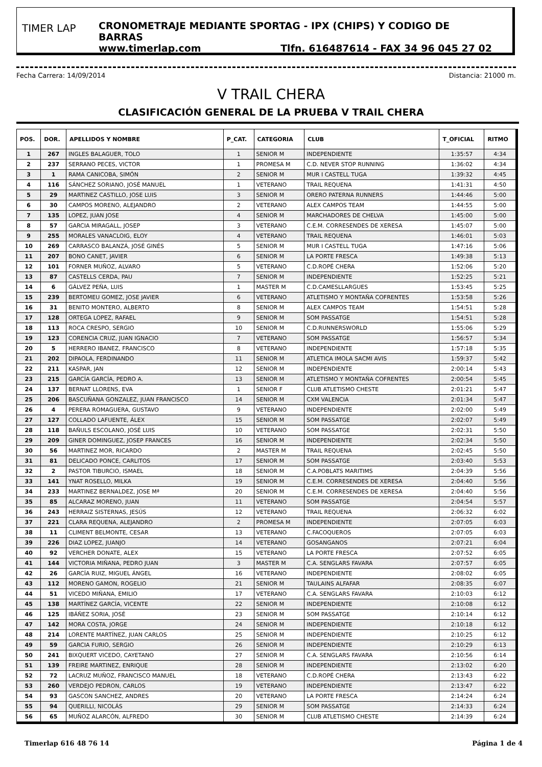TIMER LAP
CRONOMETRAJE MEDIANTE SPORTAG - IPX (CHIPS) Y CODIGO DE BARRAS
www.timerlap.com Tlfn. 616487614 - FAX 34 96 045 27 02
Fecha Carrera: 14/09/2014 Distancia: 21000 m.
V TRAIL CHERA
CLASIFICACIÓN GENERAL DE LA PRUEBA V TRAIL CHERA
| POS. | DOR. | APELLIDOS Y NOMBRE | P_CAT. | CATEGORIA | CLUB | T_OFICIAL | RITMO |
| --- | --- | --- | --- | --- | --- | --- | --- |
| 1 | 267 | INGLES BALAGUER, TOLO | 1 | SENIOR M | INDEPENDIENTE | 1:35:57 | 4:34 |
| 2 | 237 | SERRANO PECES, VICTOR | 1 | PROMESA M | C.D. NEVER STOP RUNNING | 1:36:02 | 4:34 |
| 3 | 1 | RAMA CANICOBA, SIMÓN | 2 | SENIOR M | MUR I CASTELL TUGA | 1:39:32 | 4:45 |
| 4 | 116 | SÁNCHEZ SORIANO, JOSÉ MANUEL | 1 | VETERANO | TRAIL REQUENA | 1:41:31 | 4:50 |
| 5 | 29 | MARTINEZ CASTILLO, JOSE LUIS | 3 | SENIOR M | ORERO PATERNA RUNNERS | 1:44:46 | 5:00 |
| 6 | 30 | CAMPOS MORENO, ALEJANDRO | 2 | VETERANO | ALEX CAMPOS TEAM | 1:44:55 | 5:00 |
| 7 | 135 | LOPEZ, JUAN JOSE | 4 | SENIOR M | MARCHADORES DE CHELVA | 1:45:00 | 5:00 |
| 8 | 57 | GARCIA MIRAGALL, JOSEP | 3 | VETERANO | C.E.M. CORRESENDES DE XERESA | 1:45:07 | 5:00 |
| 9 | 255 | MORALES VANACLOIG, ELOY | 4 | VETERANO | TRAIL REQUENA | 1:46:01 | 5:03 |
| 10 | 269 | CARRASCO BALANZÁ, JOSÉ GINÉS | 5 | SENIOR M | MUR I CASTELL TUGA | 1:47:16 | 5:06 |
| 11 | 207 | BONO CANET, JAVIER | 6 | SENIOR M | LA PORTE FRESCA | 1:49:38 | 5:13 |
| 12 | 101 | FORNER MUÑOZ, ALVARO | 5 | VETERANO | C.D.ROPÉ CHERA | 1:52:06 | 5:20 |
| 13 | 87 | CASTELLS CERDA, PAU | 7 | SENIOR M | INDEPENDIENTE | 1:52:25 | 5:21 |
| 14 | 6 | GÁLVEZ PEÑA, LUIS | 1 | MASTER M | C.D.CAMESLLARGUES | 1:53:45 | 5:25 |
| 15 | 239 | BERTOMEU GOMEZ, JOSE JAVIER | 6 | VETERANO | ATLETISMO Y MONTAÑA COFRENTES | 1:53:58 | 5:26 |
| 16 | 31 | BENITO MONTERO, ALBERTO | 8 | SENIOR M | ALEX CAMPOS TEAM | 1:54:51 | 5:28 |
| 17 | 128 | ORTEGA LOPEZ, RAFAEL | 9 | SENIOR M | SOM PASSATGE | 1:54:51 | 5:28 |
| 18 | 113 | ROCA CRESPO, SERGIO | 10 | SENIOR M | C.D.RUNNERSWORLD | 1:55:06 | 5:29 |
| 19 | 123 | CORENCIA CRUZ, JUAN IGNACIO | 7 | VETERANO | SOM PASSATGE | 1:56:57 | 5:34 |
| 20 | 5 | HERRERO IBANEZ, FRANCISCO | 8 | VETERANO | INDEPENDIENTE | 1:57:18 | 5:35 |
| 21 | 202 | DIPAOLA, FERDINANDO | 11 | SENIOR M | ATLETICA IMOLA SACMI AVIS | 1:59:37 | 5:42 |
| 22 | 211 | KASPAR, JAN | 12 | SENIOR M | INDEPENDIENTE | 2:00:14 | 5:43 |
| 23 | 215 | GARCÍA GARCÍA, PEDRO A. | 13 | SENIOR M | ATLETISMO Y MONTAÑA COFRENTES | 2:00:54 | 5:45 |
| 24 | 137 | BERNAT LLORENS, EVA | 1 | SENIOR F | CLUB ATLETISMO CHESTE | 2:01:21 | 5:47 |
| 25 | 206 | BASCUÑANA GONZALEZ, JUAN FRANCISCO | 14 | SENIOR M | CXM VALENCIA | 2:01:34 | 5:47 |
| 26 | 4 | PERERA ROMAGUERA, GUSTAVO | 9 | VETERANO | INDEPENDIENTE | 2:02:00 | 5:49 |
| 27 | 127 | COLLADO LAFUENTE, ÁLEX | 15 | SENIOR M | SOM PASSATGE | 2:02:07 | 5:49 |
| 28 | 118 | BAÑULS ESCOLANO, JOSÉ LUIS | 10 | VETERANO | SOM PASSATGE | 2:02:31 | 5:50 |
| 29 | 209 | GINER DOMINGUEZ, JOSEP FRANCES | 16 | SENIOR M | INDEPENDIENTE | 2:02:34 | 5:50 |
| 30 | 56 | MARTINEZ MOR, RICARDO | 2 | MASTER M | TRAIL REQUENA | 2:02:45 | 5:50 |
| 31 | 81 | DELICADO PONCE, CARLITOS | 17 | SENIOR M | SOM PASSATGE | 2:03:40 | 5:53 |
| 32 | 2 | PASTOR TIBURCIO, ISMAEL | 18 | SENIOR M | C.A.POBLATS MARITIMS | 2:04:39 | 5:56 |
| 33 | 141 | YNAT ROSELLO, MILKA | 19 | SENIOR M | C.E.M. CORRESENDES DE XERESA | 2:04:40 | 5:56 |
| 34 | 233 | MARTINEZ BERNALDEZ, JOSE Mª | 20 | SENIOR M | C.E.M. CORRESENDES DE XERESA | 2:04:40 | 5:56 |
| 35 | 85 | ALCARAZ MORENO, JUAN | 11 | VETERANO | SOM PASSATGE | 2:04:54 | 5:57 |
| 36 | 243 | HERRAIZ SISTERNAS, JESÚS | 12 | VETERANO | TRAIL REQUENA | 2:06:32 | 6:02 |
| 37 | 221 | CLARA REQUENA, ALEJANDRO | 2 | PROMESA M | INDEPENDIENTE | 2:07:05 | 6:03 |
| 38 | 11 | CLIMENT BELMONTE, CESAR | 13 | VETERANO | C.FACOQUEROS | 2:07:05 | 6:03 |
| 39 | 226 | DIAZ LOPEZ, JUANJO | 14 | VETERANO | GOSANGANOS | 2:07:21 | 6:04 |
| 40 | 92 | VERCHER DONATE, ALEX | 15 | VETERANO | LA PORTE FRESCA | 2:07:52 | 6:05 |
| 41 | 144 | VICTORIA MIÑANA, PEDRO JUAN | 3 | MASTER M | C.A. SENGLARS FAVARA | 2:07:57 | 6:05 |
| 42 | 26 | GARCÍA RUIZ, MIGUEL ÁNGEL | 16 | VETERANO | INDEPENDIENTE | 2:08:02 | 6:05 |
| 43 | 112 | MORENO GAMON, ROGELIO | 21 | SENIOR M | TAULAINS ALFAFAR | 2:08:35 | 6:07 |
| 44 | 51 | VICEDO MIÑANA, EMILIO | 17 | VETERANO | C.A. SENGLARS FAVARA | 2:10:03 | 6:12 |
| 45 | 138 | MARTÍNEZ GARCÍA, VICENTE | 22 | SENIOR M | INDEPENDIENTE | 2:10:08 | 6:12 |
| 46 | 125 | IBÁÑEZ SORIA, JOSÉ | 23 | SENIOR M | SOM PASSATGE | 2:10:14 | 6:12 |
| 47 | 142 | MORA COSTA, JORGE | 24 | SENIOR M | INDEPENDIENTE | 2:10:18 | 6:12 |
| 48 | 214 | LORENTE MARTÍNEZ, JUAN CARLOS | 25 | SENIOR M | INDEPENDIENTE | 2:10:25 | 6:12 |
| 49 | 59 | GARCIA FURIO, SERGIO | 26 | SENIOR M | INDEPENDIENTE | 2:10:29 | 6:13 |
| 50 | 241 | BIXQUERT VICEDO, CAYETANO | 27 | SENIOR M | C.A. SENGLARS FAVARA | 2:10:56 | 6:14 |
| 51 | 139 | FREIRE MARTINEZ, ENRIQUE | 28 | SENIOR M | INDEPENDIENTE | 2:13:02 | 6:20 |
| 52 | 72 | LACRUZ MUÑOZ, FRANCISCO MANUEL | 18 | VETERANO | C.D.ROPÉ CHERA | 2:13:43 | 6:22 |
| 53 | 260 | VERDEJO PEDRON, CARLOS | 19 | VETERANO | INDEPENDIENTE | 2:13:47 | 6:22 |
| 54 | 93 | GASCON SANCHEZ, ANDRES | 20 | VETERANO | LA PORTE FRESCA | 2:14:24 | 6:24 |
| 55 | 94 | QUERILLI, NICOLÁS | 29 | SENIOR M | SOM PASSATGE | 2:14:33 | 6:24 |
| 56 | 65 | MUÑOZ ALARCÓN, ALFREDO | 30 | SENIOR M | CLUB ATLETISMO CHESTE | 2:14:39 | 6:24 |
Timerlap 616 48 76 14 Página 1 de 4